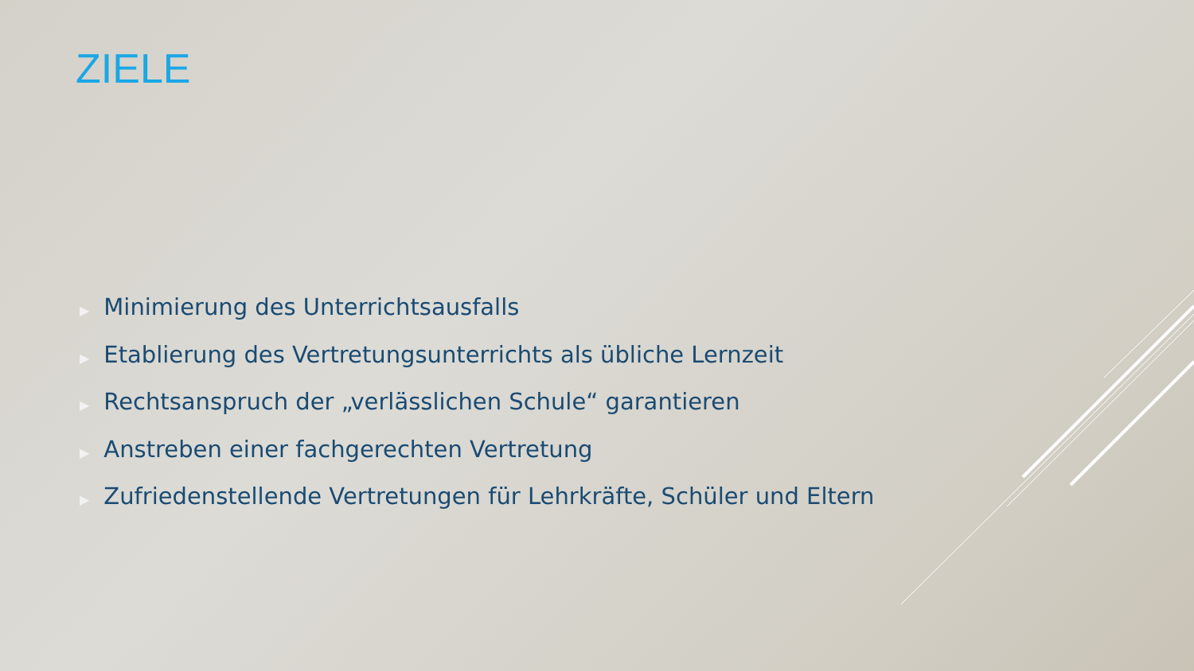ZIELE
▶ Minimierung des Unterrichtsausfalls
▶ Etablierung des Vertretungsunterrichts als übliche Lernzeit
▶ Rechtsanspruch der „verlässlichen Schule“ garantieren
▶ Anstreben einer fachgerechten Vertretung
▶ Zufriedenstellende Vertretungen für Lehrkräfte, Schüler und Eltern